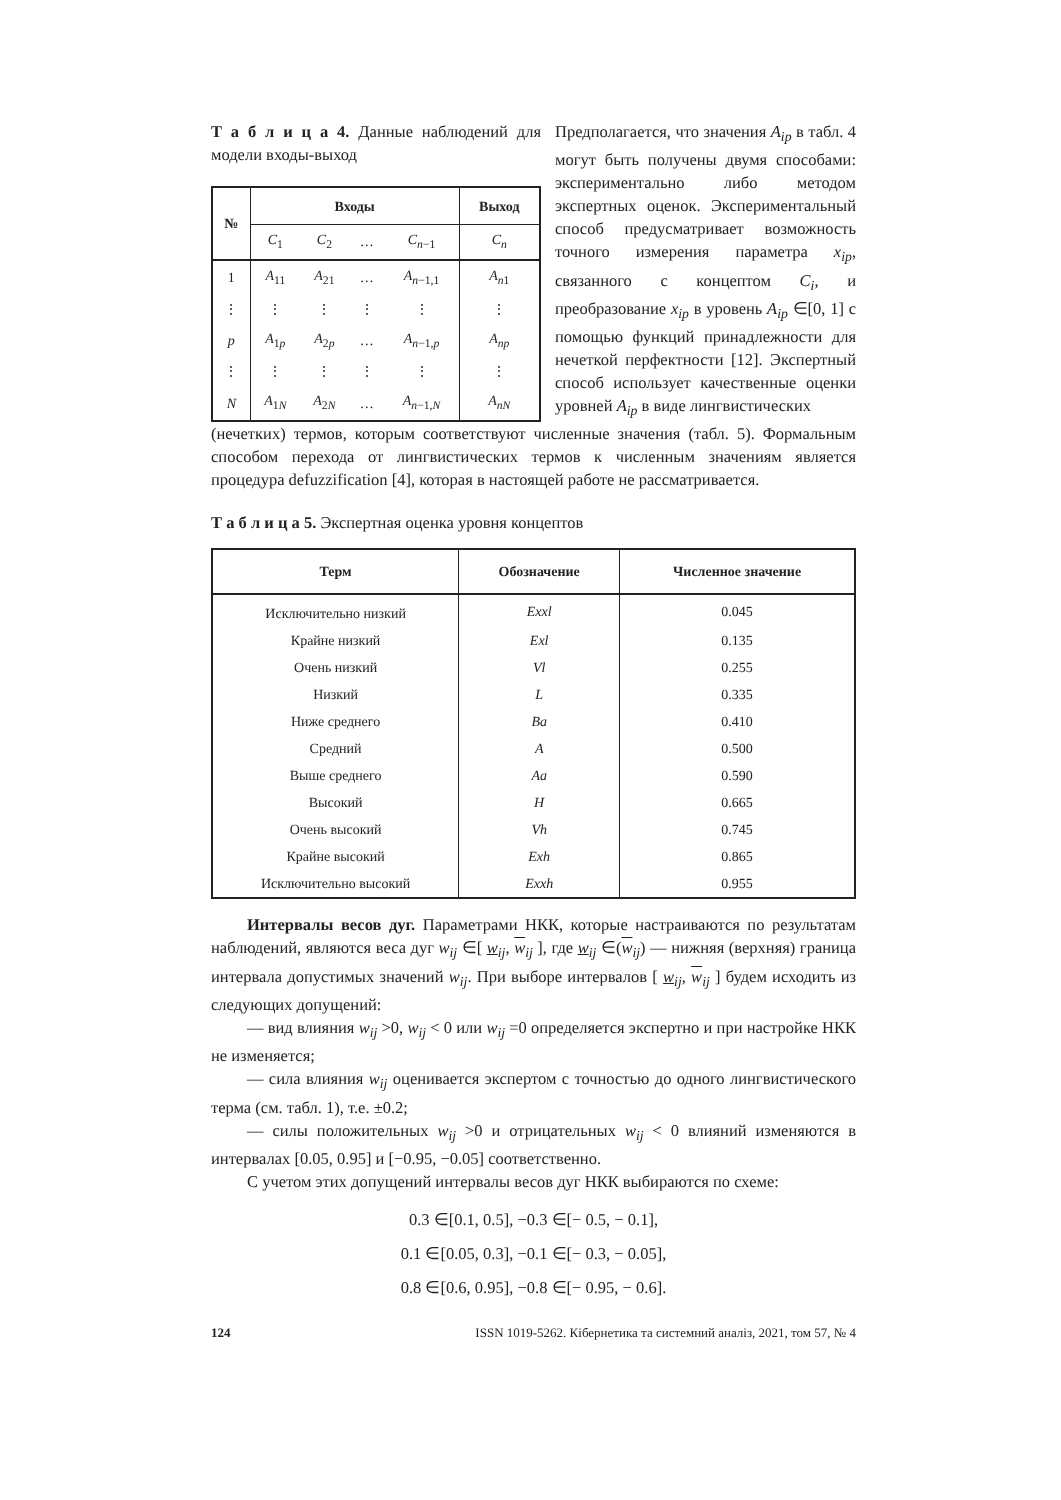Т а б л и ц а 4. Данные наблюдений для модели входы-выход
| № | Входы | | | | Выход |
| --- | --- | --- | --- | --- | --- |
| | C<sub>1</sub> | C<sub>2</sub> | … | C<sub>n−1</sub> | C<sub>n</sub> |
| 1 | A<sub>11</sub> | A<sub>21</sub> | … | A<sub>n−1,1</sub> | A<sub>n1</sub> |
| ⋮ | ⋮ | ⋮ | ⋮ | ⋮ | ⋮ |
| p | A<sub>1p</sub> | A<sub>2p</sub> | … | A<sub>n−1,p</sub> | A<sub>np</sub> |
| ⋮ | ⋮ | ⋮ | ⋮ | ⋮ | ⋮ |
| N | A<sub>1N</sub> | A<sub>2N</sub> | … | A<sub>n−1,N</sub> | A<sub>nN</sub> |
Предполагается, что значения A<sub>ip</sub> в табл. 4 могут быть получены двумя способами: экспериментально либо методом экспертных оценок. Экспериментальный способ предусматривает возможность точного измерения параметра x<sub>ip</sub>, связанного с концептом C<sub>i</sub>, и преобразование x<sub>ip</sub> в уровень A<sub>ip</sub> ∈[0, 1] с помощью функций принадлежности для нечеткой перфектности [12]. Экспертный способ использует качественные оценки уровней A<sub>ip</sub> в виде лингвистических
(нечетких) термов, которым соответствуют численные значения (табл. 5). Формальным способом перехода от лингвистических термов к численным значениям является процедура defuzzification [4], которая в настоящей работе не рассматривается.
Т а б л и ц а 5. Экспертная оценка уровня концептов
| Терм | Обозначение | Численное значение |
| --- | --- | --- |
| Исключительно низкий | Exxl | 0.045 |
| Крайне низкий | Exl | 0.135 |
| Очень низкий | Vl | 0.255 |
| Низкий | L | 0.335 |
| Ниже среднего | Ba | 0.410 |
| Средний | A | 0.500 |
| Выше среднего | Aa | 0.590 |
| Высокий | H | 0.665 |
| Очень высокий | Vh | 0.745 |
| Крайне высокий | Exh | 0.865 |
| Исключительно высокий | Exxh | 0.955 |
Интервалы весов дуг. Параметрами НКК, которые настраиваются по результатам наблюдений, являются веса дуг w<sub>ij</sub> ∈[ w<sub>ij</sub>, w<sub>ij</sub> ], где w<sub>ij</sub> ∈(w<sub>ij</sub>) — нижняя (верхняя) граница интервала допустимых значений w<sub>ij</sub>. При выборе интервалов [ w<sub>ij</sub>, w<sub>ij</sub> ] будем исходить из следующих допущений:
— вид влияния w<sub>ij</sub> >0, w<sub>ij</sub> < 0 или w<sub>ij</sub> =0 определяется экспертно и при настройке НКК не изменяется;
— сила влияния w<sub>ij</sub> оценивается экспертом с точностью до одного лингвистического терма (см. табл. 1), т.е. ±0.2;
— силы положительных w<sub>ij</sub> >0 и отрицательных w<sub>ij</sub> < 0 влияний изменяются в интервалах [0.05, 0.95] и [−0.95, −0.05] соответственно.
С учетом этих допущений интервалы весов дуг НКК выбираются по схеме:
0.3 ∈[0.1, 0.5], −0.3 ∈[− 0.5, − 0.1],
0.1 ∈[0.05, 0.3], −0.1 ∈[− 0.3, − 0.05],
0.8 ∈[0.6, 0.95], −0.8 ∈[− 0.95, − 0.6].
124 ISSN 1019-5262. Кібернетика та системний аналіз, 2021, том 57, № 4